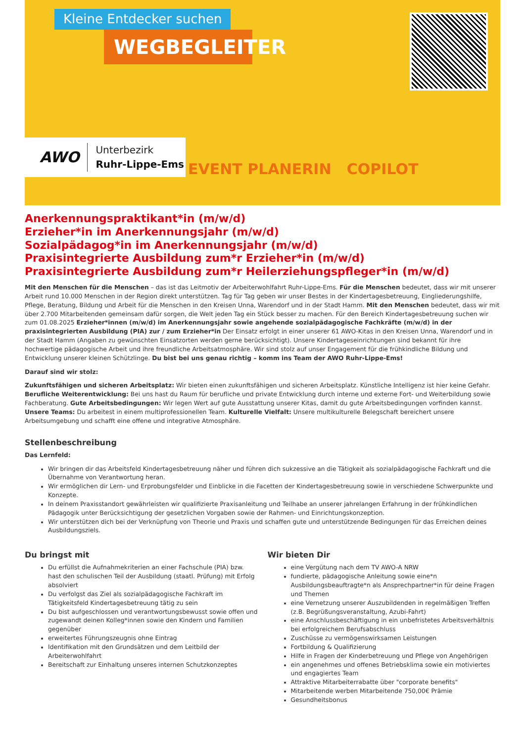Kleine Entdecker suchen
WEGBEGLEITER
EVENT PLANERIN COPILOT
AWO
Unterbezirk
Ruhr-Lippe-Ems
Anerkennungspraktikant*in (m/w/d)
Erzieher*in im Anerkennungsjahr (m/w/d)
Sozialpädagog*in im Anerkennungsjahr (m/w/d)
Praxisintegrierte Ausbildung zum*r Erzieher*in (m/w/d)
Praxisintegrierte Ausbildung zum*r Heilerziehungspfleger*in (m/w/d)
Mit den Menschen für die Menschen – das ist das Leitmotiv der Arbeiterwohlfahrt Ruhr-Lippe-Ems. Für die Menschen bedeutet, dass wir mit unserer Arbeit rund 10.000 Menschen in der Region direkt unterstützen. Tag für Tag geben wir unser Bestes in der Kindertagesbetreuung, Eingliederungshilfe, Pflege, Beratung, Bildung und Arbeit für die Menschen in den Kreisen Unna, Warendorf und in der Stadt Hamm. Mit den Menschen bedeutet, dass wir mit über 2.700 Mitarbeitenden gemeinsam dafür sorgen, die Welt jeden Tag ein Stück besser zu machen. Für den Bereich Kindertagesbetreuung suchen wir zum 01.08.2025 Erzieher*innen (m/w/d) im Anerkennungsjahr sowie angehende sozialpädagogische Fachkräfte (m/w/d) in der praxisintegrierten Ausbildung (PIA) zur / zum Erzieher*in Der Einsatz erfolgt in einer unserer 61 AWO-Kitas in den Kreisen Unna, Warendorf und in der Stadt Hamm (Angaben zu gewünschten Einsatzorten werden gerne berücksichtigt). Unsere Kindertageseinrichtungen sind bekannt für ihre hochwertige pädagogische Arbeit und ihre freundliche Arbeitsatmosphäre. Wir sind stolz auf unser Engagement für die frühkindliche Bildung und Entwicklung unserer kleinen Schützlinge. Du bist bei uns genau richtig – komm ins Team der AWO Ruhr-Lippe-Ems!
Darauf sind wir stolz:
Zukunftsfähigen und sicheren Arbeitsplatz: Wir bieten einen zukunftsfähigen und sicheren Arbeitsplatz. Künstliche Intelligenz ist hier keine Gefahr. Berufliche Weiterentwicklung: Bei uns hast du Raum für berufliche und private Entwicklung durch interne und externe Fort- und Weiterbildung sowie Fachberatung. Gute Arbeitsbedingungen: Wir legen Wert auf gute Ausstattung unserer Kitas, damit du gute Arbeitsbedingungen vorfinden kannst. Unsere Teams: Du arbeitest in einem multiprofessionellen Team. Kulturelle Vielfalt: Unsere multikulturelle Belegschaft bereichert unsere Arbeitsumgebung und schafft eine offene und integrative Atmosphäre.
Stellenbeschreibung
Das Lernfeld:
Wir bringen dir das Arbeitsfeld Kindertagesbetreuung näher und führen dich sukzessive an die Tätigkeit als sozialpädagogische Fachkraft und die Übernahme von Verantwortung heran.
Wir ermöglichen dir Lern- und Erprobungsfelder und Einblicke in die Facetten der Kindertagesbetreuung sowie in verschiedene Schwerpunkte und Konzepte.
In deinem Praxisstandort gewährleisten wir qualifizierte Praxisanleitung und Teilhabe an unserer jahrelangen Erfahrung in der frühkindlichen Pädagogik unter Berücksichtigung der gesetzlichen Vorgaben sowie der Rahmen- und Einrichtungskonzeption.
Wir unterstützen dich bei der Verknüpfung von Theorie und Praxis und schaffen gute und unterstützende Bedingungen für das Erreichen deines Ausbildungsziels.
Du bringst mit
Du erfüllst die Aufnahmekriterien an einer Fachschule (PIA) bzw. hast den schulischen Teil der Ausbildung (staatl. Prüfung) mit Erfolg absolviert
Du verfolgst das Ziel als sozialpädagogische Fachkraft im Tätigkeitsfeld Kindertagesbetreuung tätig zu sein
Du bist aufgeschlossen und verantwortungsbewusst sowie offen und zugewandt deinen Kolleg*innen sowie den Kindern und Familien gegenüber
erweitertes Führungszeugnis ohne Eintrag
Identifikation mit den Grundsätzen und dem Leitbild der Arbeiterwohlfahrt
Bereitschaft zur Einhaltung unseres internen Schutzkonzeptes
Wir bieten Dir
eine Vergütung nach dem TV AWO-A NRW
fundierte, pädagogische Anleitung sowie eine*n Ausbildungsbeauftragte*n als Ansprechpartner*in für deine Fragen und Themen
eine Vernetzung unserer Auszubildenden in regelmäßigen Treffen (z.B. Begrüßungsveranstaltung, Azubi-Fahrt)
eine Anschlussbeschäftigung in ein unbefristetes Arbeitsverhältnis bei erfolgreichem Berufsabschluss
Zuschüsse zu vermögenswirksamen Leistungen
Fortbildung & Qualifizierung
Hilfe in Fragen der Kinderbetreuung und Pflege von Angehörigen
ein angenehmes und offenes Betriebsklima sowie ein motiviertes und engagiertes Team
Attraktive Mitarbeiterrabatte über "corporate benefits"
Mitarbeitende werben Mitarbeitende 750,00€ Prämie
Gesundheitsbonus